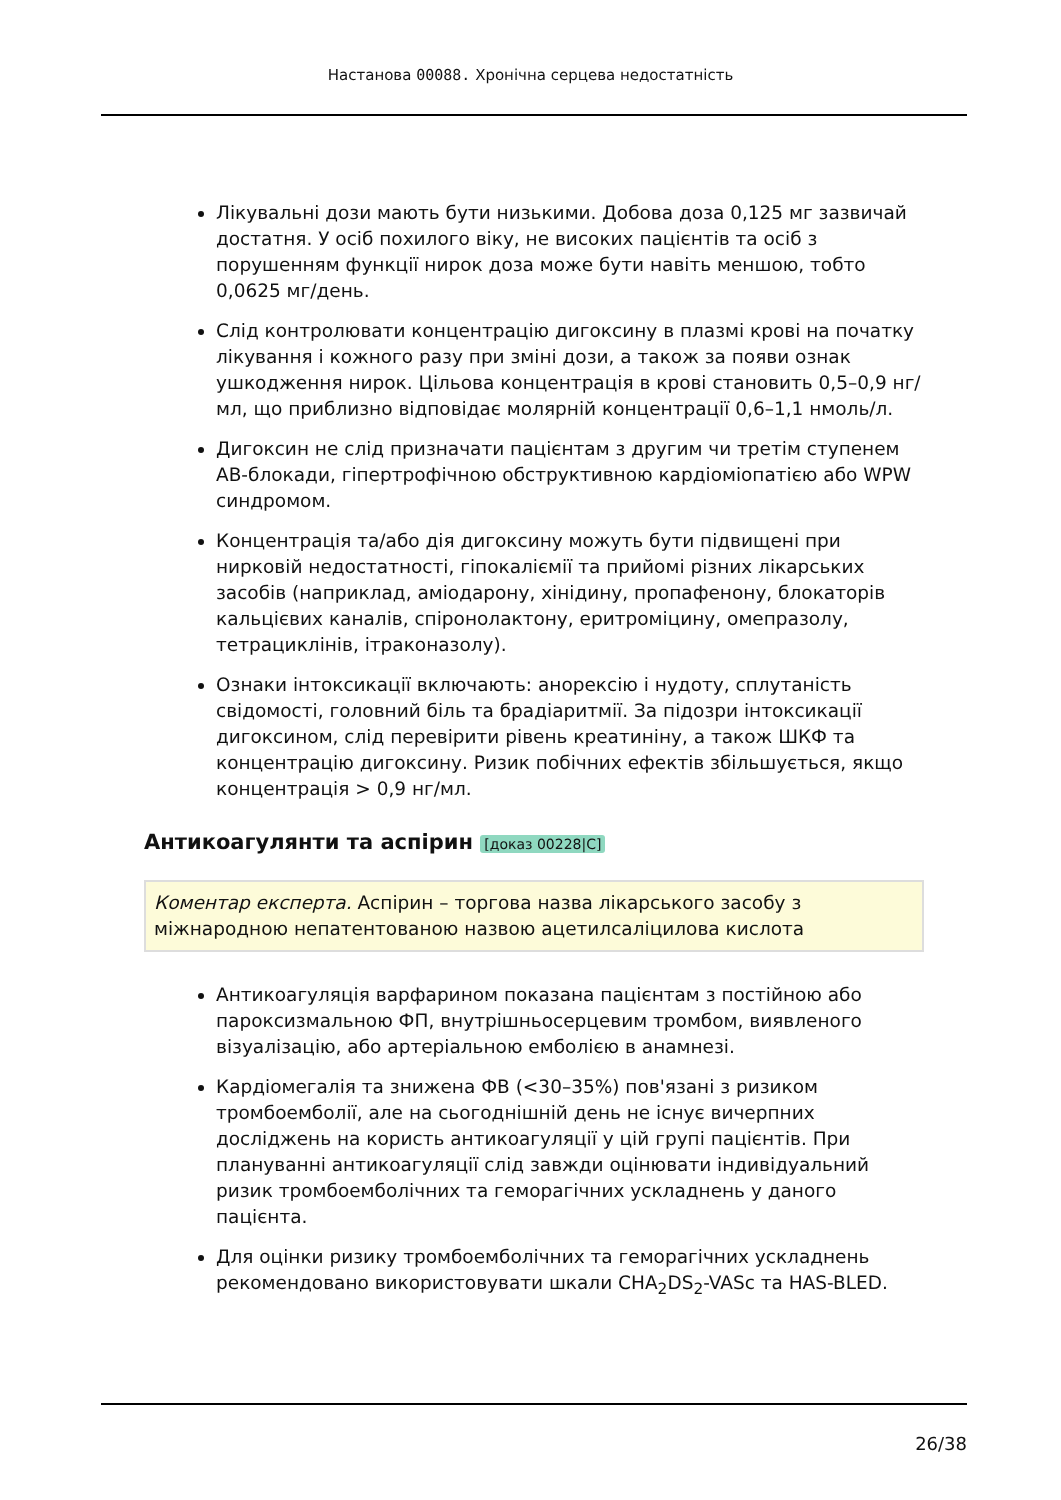Настанова 00088. Хронічна серцева недостатність
Лікувальні дози мають бути низькими. Добова доза 0,125 мг зазвичай достатня. У осіб похилого віку, не високих пацієнтів та осіб з порушенням функції нирок доза може бути навіть меншою, тобто 0,0625 мг/день.
Слід контролювати концентрацію дигоксину в плазмі крові на початку лікування і кожного разу при зміні дози, а також за появи ознак ушкодження нирок. Цільова концентрація в крові становить 0,5–0,9 нг/мл, що приблизно відповідає молярній концентрації 0,6–1,1 нмоль/л.
Дигоксин не слід призначати пацієнтам з другим чи третім ступенем АВ-блокади, гіпертрофічною обструктивною кардіоміопатією або WPW синдромом.
Концентрація та/або дія дигоксину можуть бути підвищені при нирковій недостатності, гіпокаліємії та прийомі різних лікарських засобів (наприклад, аміодарону, хінідину, пропафенону, блокаторів кальцієвих каналів, спіронолактону, еритроміцину, омепразолу, тетрациклінів, ітраконазолу).
Ознаки інтоксикації включають: анорексію і нудоту, сплутаність свідомості, головний біль та брадіаритмії. За підозри інтоксикації дигоксином, слід перевірити рівень креатиніну, а також ШКФ та концентрацію дигоксину. Ризик побічних ефектів збільшується, якщо концентрація > 0,9 нг/мл.
Антикоагулянти та аспірин [доказ 00228|C]
Коментар експерта. Аспірин – торгова назва лікарського засобу з міжнародною непатентованою назвою ацетилсаліцилова кислота
Антикоагуляція варфарином показана пацієнтам з постійною або пароксизмальною ФП, внутрішньосерцевим тромбом, виявленого візуалізацію, або артеріальною емболією в анамнезі.
Кардіомегалія та знижена ФВ (<30–35%) пов'язані з ризиком тромбоемболії, але на сьогоднішній день не існує вичерпних досліджень на користь антикоагуляції у цій групі пацієнтів. При плануванні антикоагуляції слід завжди оцінювати індивідуальний ризик тромбоемболічних та геморагічних ускладнень у даного пацієнта.
Для оцінки ризику тромбоемболічних та геморагічних ускладнень рекомендовано використовувати шкали CHA<sub>2</sub>DS<sub>2</sub>-VASc та HAS-BLED.
26/38